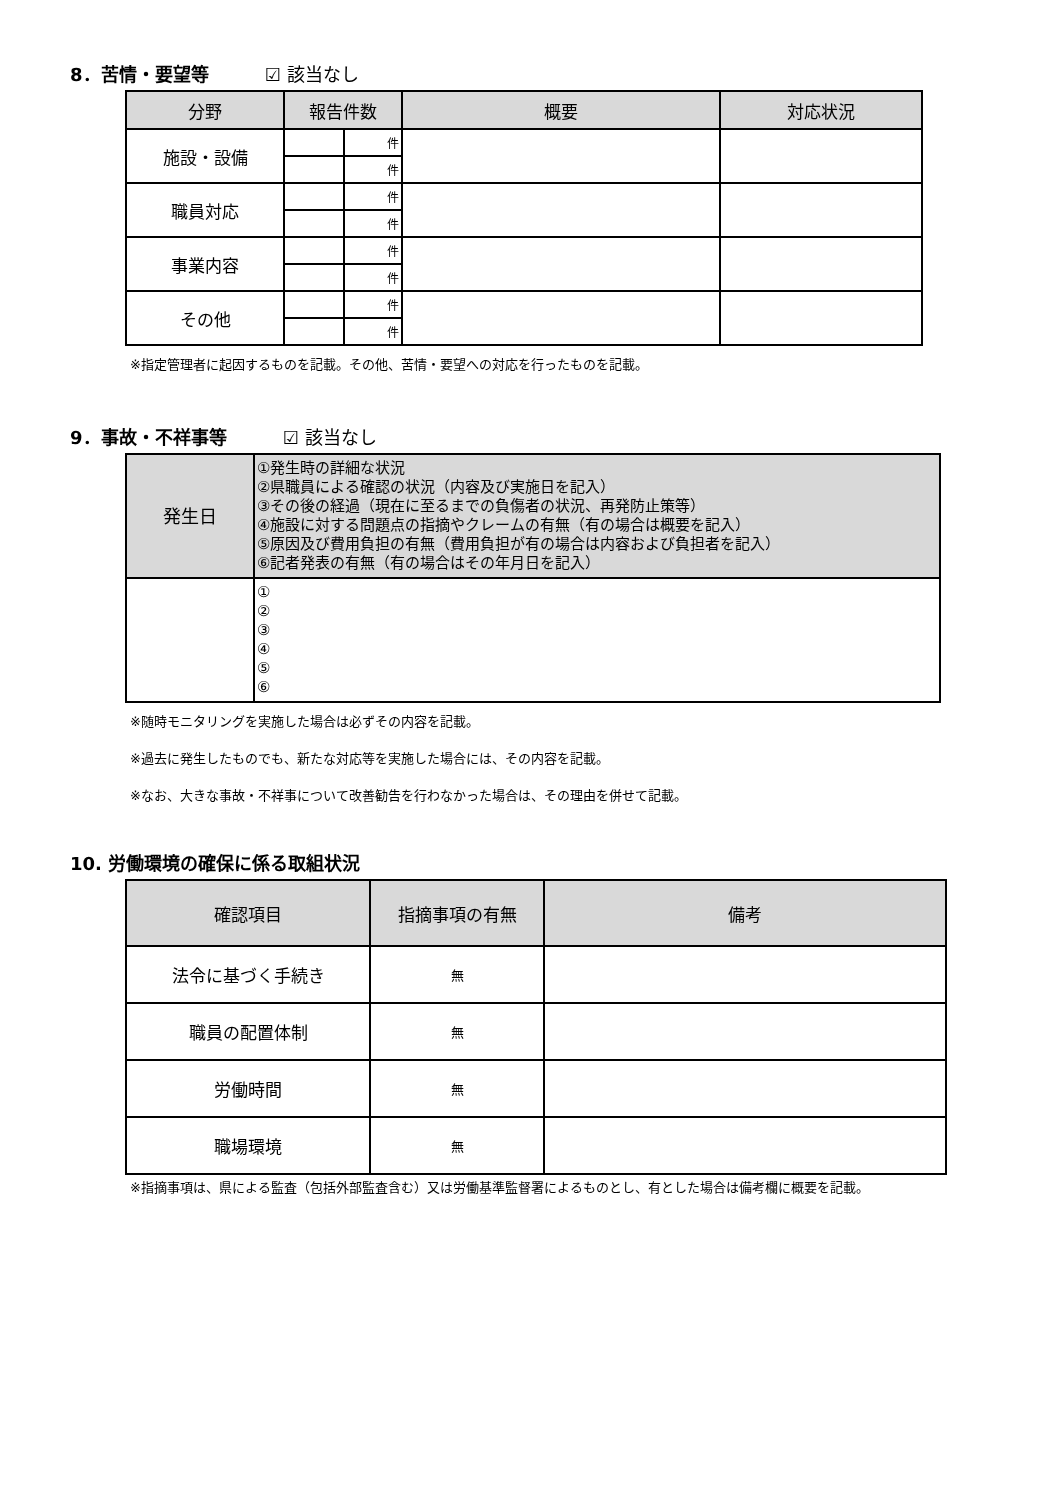8．苦情・要望等 ☑ 該当なし
| 分野 | 報告件数 | | 概要 | 対応状況 |
| --- | --- | --- | --- | --- |
| 施設・設備 | | 件 | | |
| | | 件 | | |
| 職員対応 | | 件 | | |
| | | 件 | | |
| 事業内容 | | 件 | | |
| | | 件 | | |
| その他 | | 件 | | |
| | | 件 | | |
※指定管理者に起因するものを記載。その他、苦情・要望への対応を行ったものを記載。
9．事故・不祥事等 ☑ 該当なし
| 発生日 | ①発生時の詳細な状況 ②県職員による確認の状況（内容及び実施日を記入） ③その後の経過（現在に至るまでの負傷者の状況、再発防止策等） ④施設に対する問題点の指摘やクレームの有無（有の場合は概要を記入） ⑤原因及び費用負担の有無（費用負担が有の場合は内容および負担者を記入） ⑥記者発表の有無（有の場合はその年月日を記入） |
| --- | --- |
| | ① ② ③ ④ ⑤ ⑥ |
※随時モニタリングを実施した場合は必ずその内容を記載。
※過去に発生したものでも、新たな対応等を実施した場合には、その内容を記載。
※なお、大きな事故・不祥事について改善勧告を行わなかった場合は、その理由を併せて記載。
10. 労働環境の確保に係る取組状況
| 確認項目 | 指摘事項の有無 | 備考 |
| --- | --- | --- |
| 法令に基づく手続き | 無 | |
| 職員の配置体制 | 無 | |
| 労働時間 | 無 | |
| 職場環境 | 無 | |
※指摘事項は、県による監査（包括外部監査含む）又は労働基準監督署によるものとし、有とした場合は備考欄に概要を記載。